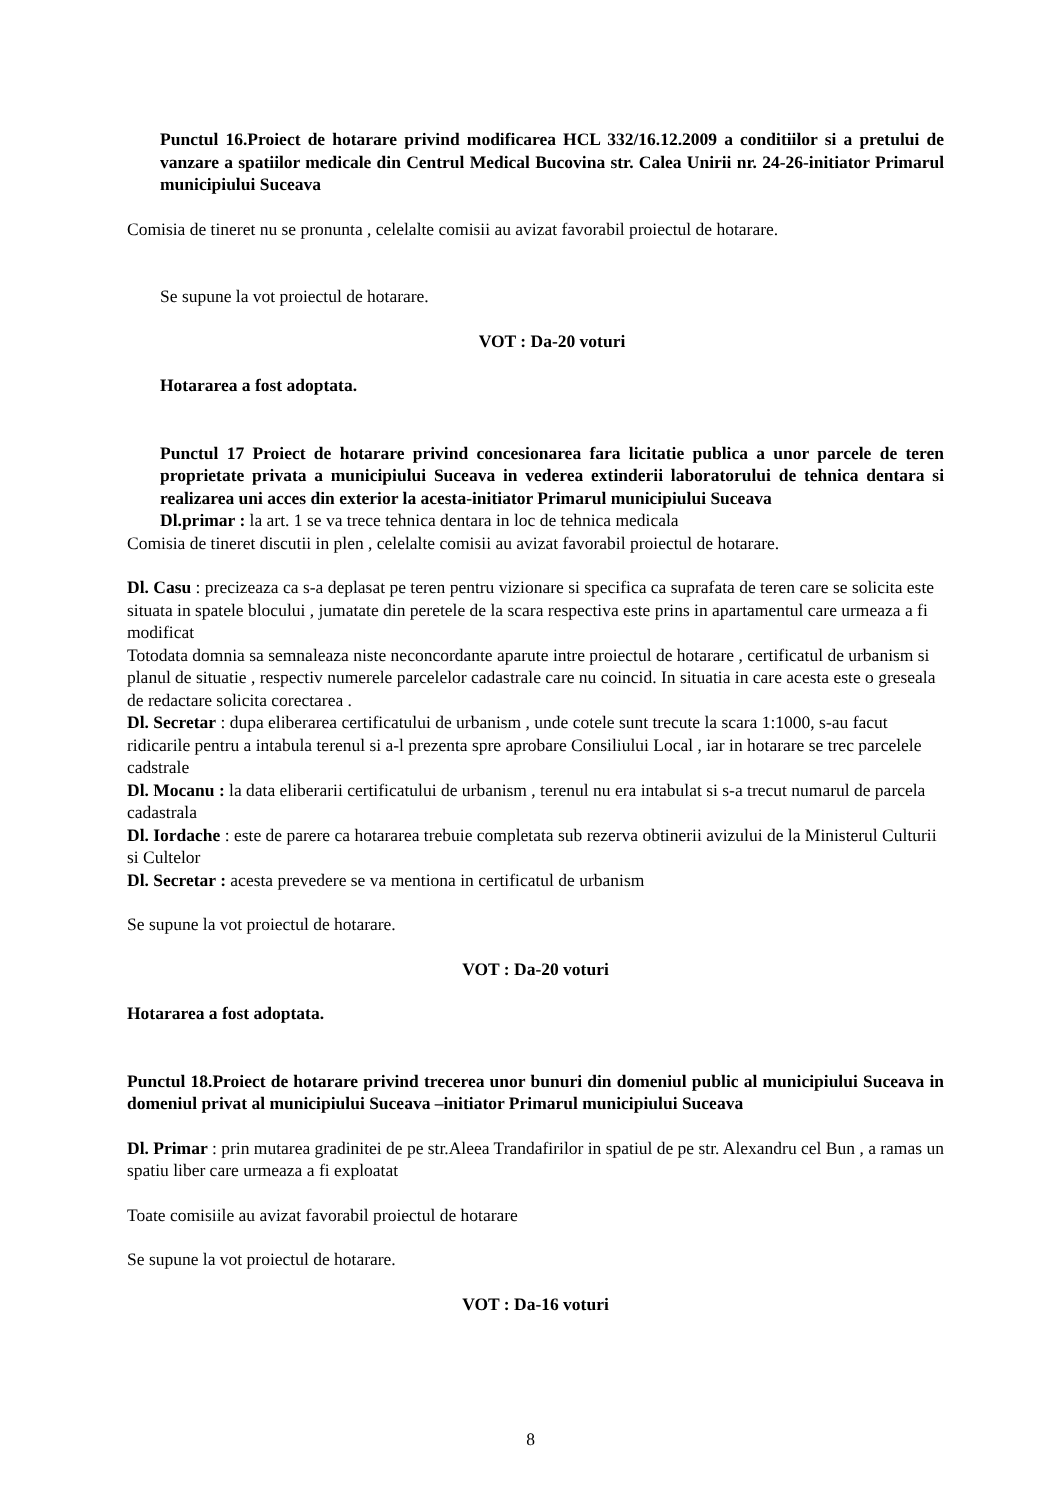Punctul 16.Proiect de hotarare privind modificarea HCL 332/16.12.2009 a conditiilor si a pretului de vanzare a spatiilor medicale din Centrul Medical Bucovina str. Calea Unirii nr. 24-26-initiator Primarul municipiului Suceava
Comisia de tineret nu se pronunta , celelalte comisii au avizat favorabil proiectul de hotarare.
Se supune la vot proiectul de hotarare.
VOT : Da-20 voturi
Hotararea a fost adoptata.
Punctul 17 Proiect de hotarare privind concesionarea fara licitatie publica a unor parcele de teren proprietate privata a municipiului Suceava in vederea extinderii laboratorului de tehnica dentara si realizarea uni acces din exterior la acesta-initiator Primarul municipiului Suceava
Dl.primar : la art. 1 se va trece tehnica dentara in loc de tehnica medicala
Comisia de tineret discutii in plen , celelalte comisii au avizat favorabil proiectul de hotarare.
Dl. Casu : precizeaza ca s-a deplasat pe teren pentru vizionare si specifica ca suprafata de teren care se solicita este situata in spatele blocului , jumatate din peretele de la scara respectiva este prins in apartamentul care urmeaza a fi modificat
Totodata domnia sa semnaleaza niste neconcordante aparute intre proiectul de hotarare , certificatul de urbanism si planul de situatie , respectiv numerele parcelelor cadastrale care nu coincid. In situatia in care acesta este o greseala de redactare solicita corectarea .
Dl. Secretar : dupa eliberarea certificatului de urbanism , unde cotele sunt trecute la scara 1:1000, s-au facut ridicarile pentru a intabula terenul si a-l prezenta spre aprobare Consiliului Local , iar in hotarare se trec parcelele cadstrale
Dl. Mocanu : la data eliberarii certificatului de urbanism , terenul nu era intabulat si s-a trecut numarul de parcela cadastrala
Dl. Iordache : este de parere ca hotararea trebuie completata sub rezerva obtinerii avizului de la Ministerul Culturii si Cultelor
Dl. Secretar : acesta prevedere se va mentiona in certificatul de urbanism
Se supune la vot proiectul de hotarare.
VOT : Da-20 voturi
Hotararea a fost adoptata.
Punctul 18.Proiect de hotarare privind trecerea unor bunuri din domeniul public al municipiului Suceava in domeniul privat al municipiului Suceava –initiator Primarul municipiului Suceava
Dl. Primar : prin mutarea gradinitei de pe str.Aleea Trandafirilor in spatiul de pe str. Alexandru cel Bun , a ramas un spatiu liber care urmeaza a fi exploatat
Toate comisiile au avizat favorabil proiectul de hotarare
Se supune la vot proiectul de hotarare.
VOT : Da-16 voturi
8